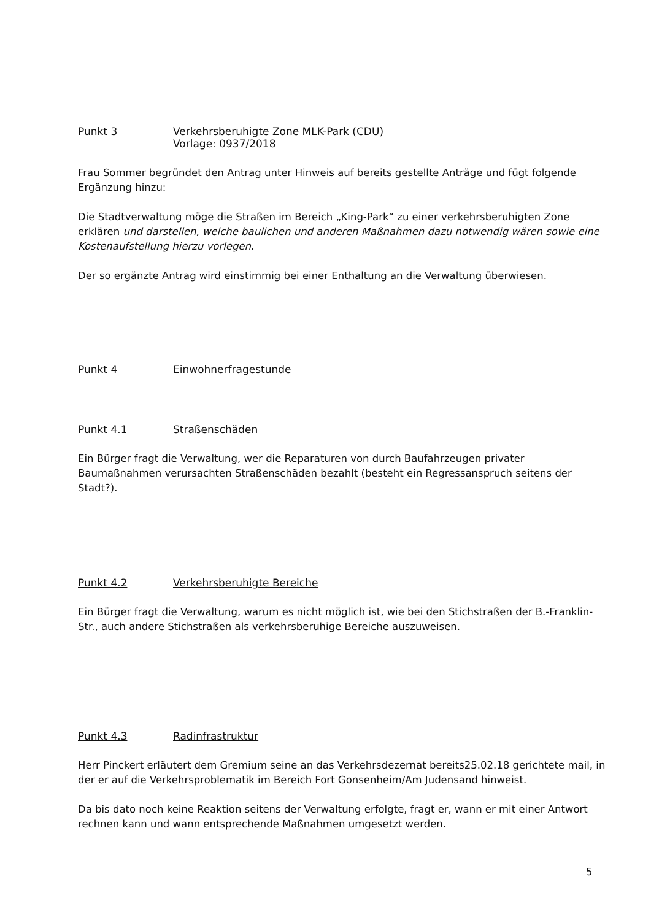Punkt 3 Verkehrsberuhigte Zone MLK-Park (CDU)
Vorlage: 0937/2018
Frau Sommer begründet den Antrag unter Hinweis auf bereits gestellte Anträge und fügt folgende Ergänzung hinzu:
Die Stadtverwaltung möge die Straßen im Bereich „King-Park“ zu einer verkehrsberuhigten Zone erklären und darstellen, welche baulichen und anderen Maßnahmen dazu notwendig wären sowie eine Kostenaufstellung hierzu vorlegen.
Der so ergänzte Antrag wird einstimmig bei einer Enthaltung an die Verwaltung überwiesen.
Punkt 4 Einwohnerfragestunde
Punkt 4.1 Straßenschäden
Ein Bürger fragt die Verwaltung, wer die Reparaturen von durch Baufahrzeugen privater Baumaßnahmen verursachten Straßenschäden bezahlt (besteht ein Regressanspruch seitens der Stadt?).
Punkt 4.2 Verkehrsberuhigte Bereiche
Ein Bürger fragt die Verwaltung, warum es nicht möglich ist, wie bei den Stichstraßen der B.-Franklin-Str., auch andere Stichstraßen als verkehrsberuhige Bereiche auszuweisen.
Punkt 4.3 Radinfrastruktur
Herr Pinckert erläutert dem Gremium seine an das Verkehrsdezernat bereits25.02.18 gerichtete mail, in der er auf die Verkehrsproblematik im Bereich Fort Gonsenheim/Am Judensand hinweist.
Da bis dato noch keine Reaktion seitens der Verwaltung erfolgte, fragt er, wann er mit einer Antwort rechnen kann und wann entsprechende Maßnahmen umgesetzt werden.
5